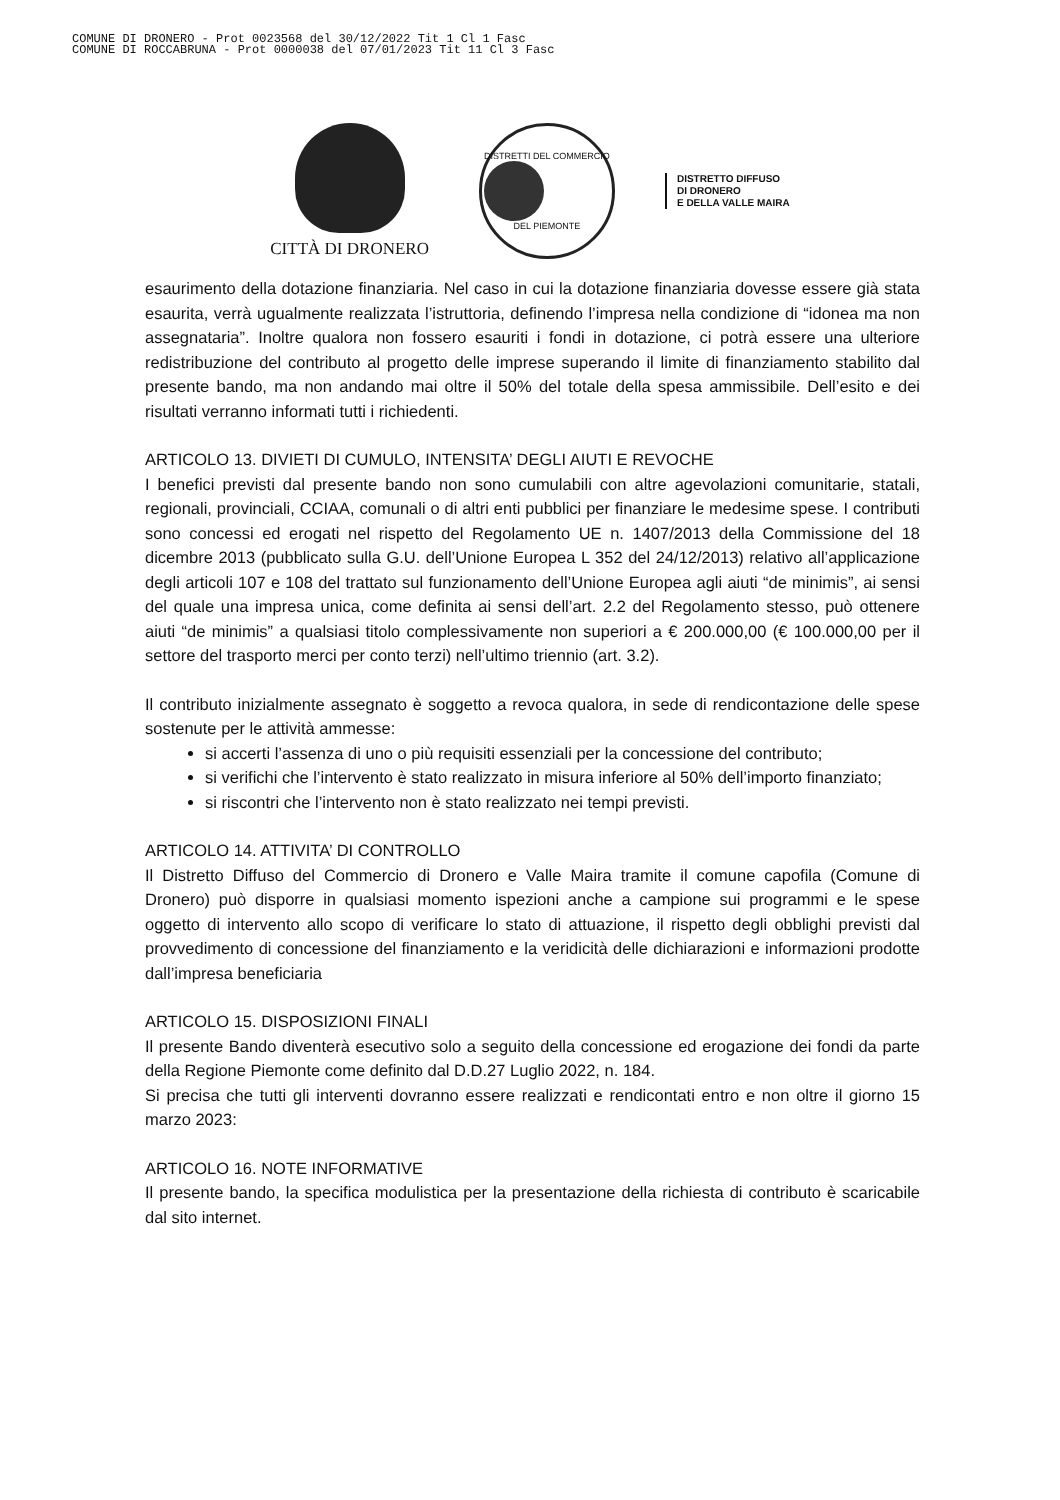COMUNE DI DRONERO - Prot 0023568 del 30/12/2022 Tit 1 Cl 1 Fasc
COMUNE DI ROCCABRUNA - Prot 0000038 del 07/01/2023 Tit 11 Cl 3 Fasc
CITTÀ DI DRONERO
DISTRETTI DEL COMMERCIO
DEL PIEMONTE
DISTRETTO DIFFUSO
DI DRONERO
E DELLA VALLE MAIRA
esaurimento della dotazione finanziaria. Nel caso in cui la dotazione finanziaria dovesse essere già stata esaurita, verrà ugualmente realizzata l’istruttoria, definendo l’impresa nella condizione di “idonea ma non assegnataria”. Inoltre qualora non fossero esauriti i fondi in dotazione, ci potrà essere una ulteriore redistribuzione del contributo al progetto delle imprese superando il limite di finanziamento stabilito dal presente bando, ma non andando mai oltre il 50% del totale della spesa ammissibile. Dell’esito e dei risultati verranno informati tutti i richiedenti.
ARTICOLO 13. DIVIETI DI CUMULO, INTENSITA’ DEGLI AIUTI E REVOCHE
I benefici previsti dal presente bando non sono cumulabili con altre agevolazioni comunitarie, statali, regionali, provinciali, CCIAA, comunali o di altri enti pubblici per finanziare le medesime spese. I contributi sono concessi ed erogati nel rispetto del Regolamento UE n. 1407/2013 della Commissione del 18 dicembre 2013 (pubblicato sulla G.U. dell’Unione Europea L 352 del 24/12/2013) relativo all’applicazione degli articoli 107 e 108 del trattato sul funzionamento dell’Unione Europea agli aiuti “de minimis”, ai sensi del quale una impresa unica, come definita ai sensi dell’art. 2.2 del Regolamento stesso, può ottenere aiuti “de minimis” a qualsiasi titolo complessivamente non superiori a € 200.000,00 (€ 100.000,00 per il settore del trasporto merci per conto terzi) nell’ultimo triennio (art. 3.2).
Il contributo inizialmente assegnato è soggetto a revoca qualora, in sede di rendicontazione delle spese sostenute per le attività ammesse:
si accerti l’assenza di uno o più requisiti essenziali per la concessione del contributo;
si verifichi che l’intervento è stato realizzato in misura inferiore al 50% dell’importo finanziato;
si riscontri che l’intervento non è stato realizzato nei tempi previsti.
ARTICOLO 14. ATTIVITA’ DI CONTROLLO
Il Distretto Diffuso del Commercio di Dronero e Valle Maira tramite il comune capofila (Comune di Dronero) può disporre in qualsiasi momento ispezioni anche a campione sui programmi e le spese oggetto di intervento allo scopo di verificare lo stato di attuazione, il rispetto degli obblighi previsti dal provvedimento di concessione del finanziamento e la veridicità delle dichiarazioni e informazioni prodotte dall’impresa beneficiaria
ARTICOLO 15. DISPOSIZIONI FINALI
Il presente Bando diventerà esecutivo solo a seguito della concessione ed erogazione dei fondi da parte della Regione Piemonte come definito dal D.D.27 Luglio 2022, n. 184.
Si precisa che tutti gli interventi dovranno essere realizzati e rendicontati entro e non oltre il giorno 15 marzo 2023:
ARTICOLO 16. NOTE INFORMATIVE
Il presente bando, la specifica modulistica per la presentazione della richiesta di contributo è scaricabile dal sito internet.